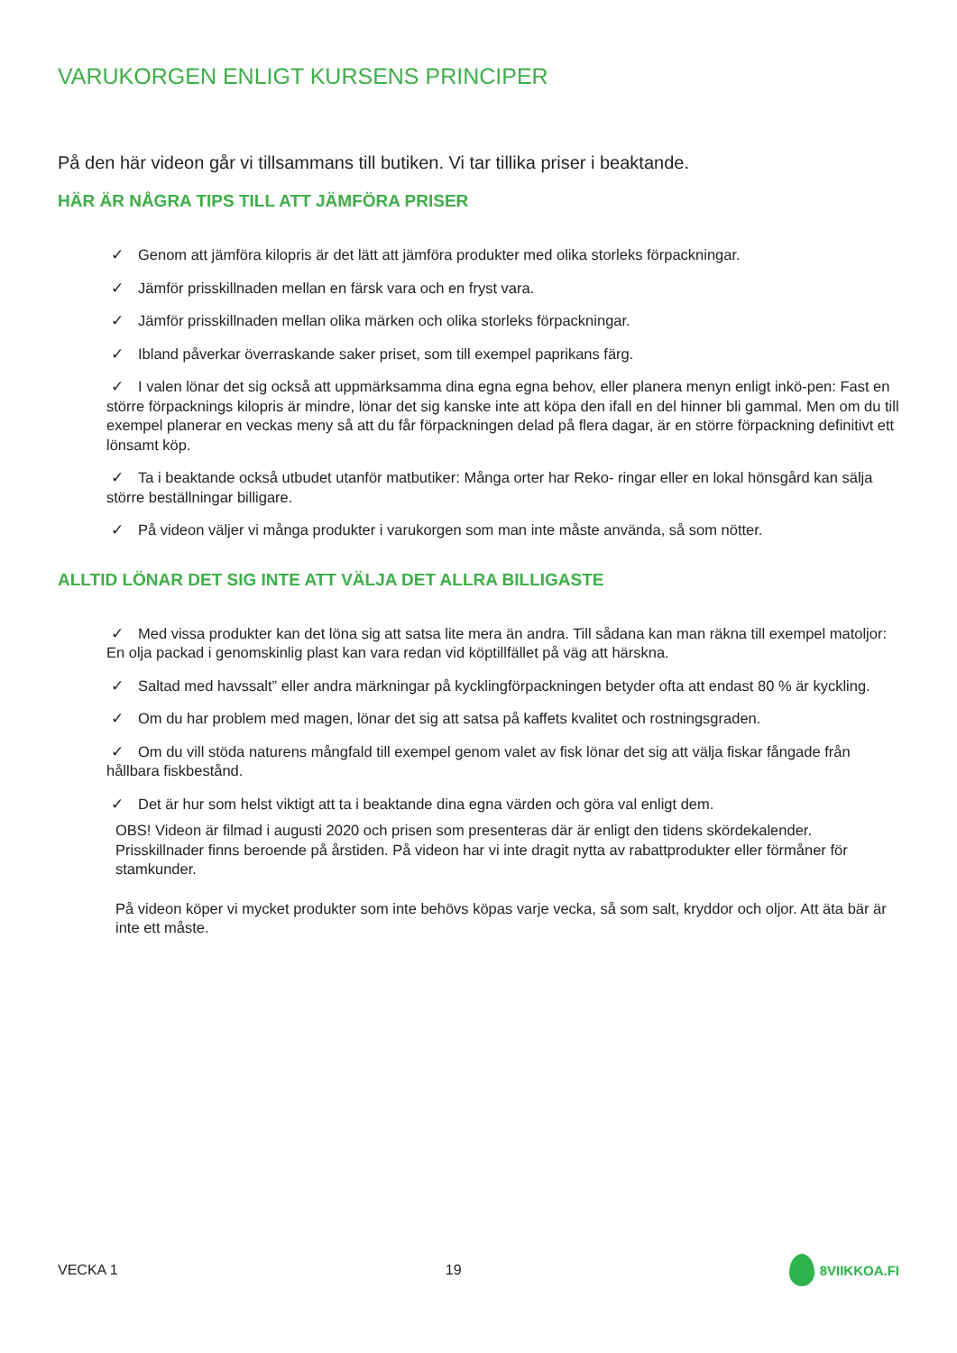VARUKORGEN ENLIGT KURSENS PRINCIPER
På den här videon går vi tillsammans till butiken. Vi tar tillika priser i beaktande.
HÄR ÄR NÅGRA TIPS TILL ATT JÄMFÖRA PRISER
✓ Genom att jämföra kilopris är det lätt att jämföra produkter med olika storleks förpackningar.
✓ Jämför prisskillnaden mellan en färsk vara och en fryst vara.
✓ Jämför prisskillnaden mellan olika märken och olika storleks förpackningar.
✓ Ibland påverkar överraskande saker priset, som till exempel paprikans färg.
✓ I valen lönar det sig också att uppmärksamma dina egna egna behov, eller planera menyn enligt inkö-pen: Fast en större förpacknings kilopris är mindre, lönar det sig kanske inte att köpa den ifall en del hinner bli gammal. Men om du till exempel planerar en veckas meny så att du får förpackningen delad på flera dagar, är en större förpackning definitivt ett lönsamt köp.
✓ Ta i beaktande också utbudet utanför matbutiker: Många orter har Reko- ringar eller en lokal hönsgård kan sälja större beställningar billigare.
✓ På videon väljer vi många produkter i varukorgen som man inte måste använda, så som nötter.
ALLTID LÖNAR DET SIG INTE ATT VÄLJA DET ALLRA BILLIGASTE
✓ Med vissa produkter kan det löna sig att satsa lite mera än andra. Till sådana kan man räkna till exempel matoljor: En olja packad i genomskinlig plast kan vara redan vid köptillfället på väg att härskna.
✓ Saltad med havssalt” eller andra märkningar på kycklingförpackningen betyder ofta att endast 80 % är kyckling.
✓ Om du har problem med magen, lönar det sig att satsa på kaffets kvalitet och rostningsgraden.
✓ Om du vill stöda naturens mångfald till exempel genom valet av fisk lönar det sig att välja fiskar fångade från hållbara fiskbestånd.
✓ Det är hur som helst viktigt att ta i beaktande dina egna värden och göra val enligt dem.
OBS! Videon är filmad i augusti 2020 och prisen som presenteras där är enligt den tidens skördekalender. Prisskillnader finns beroende på årstiden. På videon har vi inte dragit nytta av rabattprodukter eller förmåner för stamkunder.
På videon köper vi mycket produkter som inte behövs köpas varje vecka, så som salt, kryddor och oljor. Att äta bär är inte ett måste.
VECKA 1 19 8VIIKKOA.FI